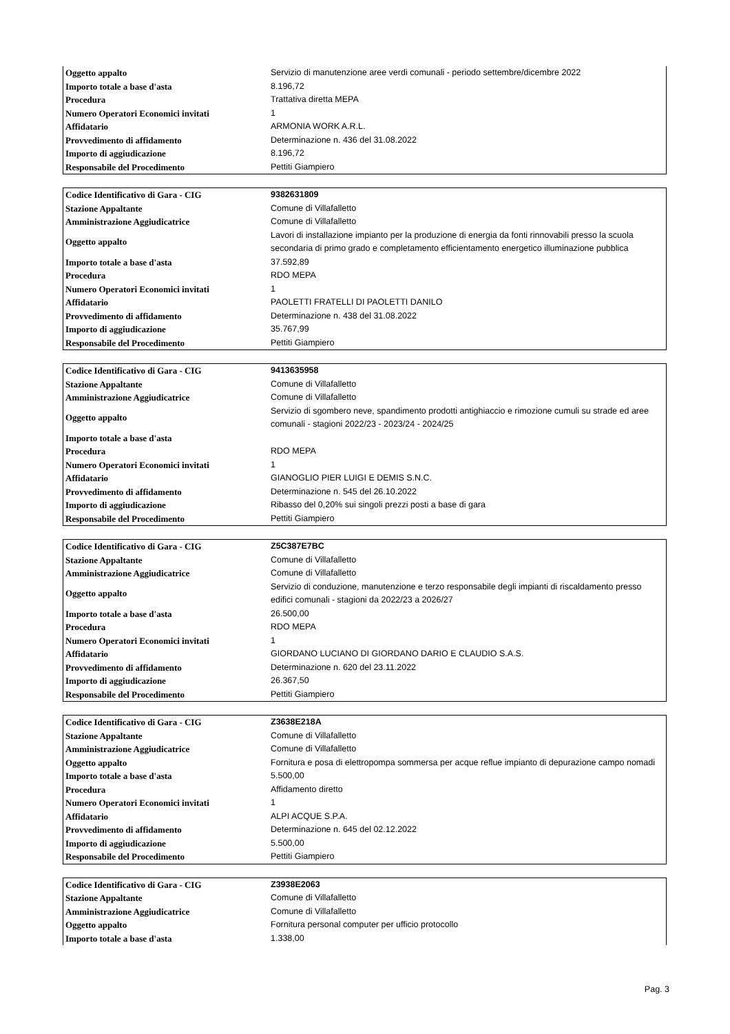| Oggetto appalto | Servizio di manutenzione aree verdi comunali - periodo settembre/dicembre 2022 |
| Importo totale a base d'asta | 8.196,72 |
| Procedura | Trattativa diretta MEPA |
| Numero Operatori Economici invitati | 1 |
| Affidatario | ARMONIA WORK A.R.L. |
| Provvedimento di affidamento | Determinazione n. 436 del 31.08.2022 |
| Importo di aggiudicazione | 8.196,72 |
| Responsabile del Procedimento | Pettiti Giampiero |
| Codice Identificativo di Gara - CIG | 9382631809 |
| Stazione Appaltante | Comune di Villafalletto |
| Amministrazione Aggiudicatrice | Comune di Villafalletto |
| Oggetto appalto | Lavori di installazione impianto per la produzione di energia da fonti rinnovabili presso la scuola secondaria di primo grado e completamento efficientamento energetico illuminazione pubblica |
| Importo totale a base d'asta | 37.592,89 |
| Procedura | RDO MEPA |
| Numero Operatori Economici invitati | 1 |
| Affidatario | PAOLETTI FRATELLI DI PAOLETTI DANILO |
| Provvedimento di affidamento | Determinazione n. 438 del 31.08.2022 |
| Importo di aggiudicazione | 35.767,99 |
| Responsabile del Procedimento | Pettiti Giampiero |
| Codice Identificativo di Gara - CIG | 9413635958 |
| Stazione Appaltante | Comune di Villafalletto |
| Amministrazione Aggiudicatrice | Comune di Villafalletto |
| Oggetto appalto | Servizio di sgombero neve, spandimento prodotti antighiaccio e rimozione cumuli su strade ed aree comunali - stagioni 2022/23 - 2023/24 - 2024/25 |
| Importo totale a base d'asta | |
| Procedura | RDO MEPA |
| Numero Operatori Economici invitati | 1 |
| Affidatario | GIANOGLIO PIER LUIGI E DEMIS S.N.C. |
| Provvedimento di affidamento | Determinazione n. 545 del 26.10.2022 |
| Importo di aggiudicazione | Ribasso del 0,20% sui singoli prezzi posti a base di gara |
| Responsabile del Procedimento | Pettiti Giampiero |
| Codice Identificativo di Gara - CIG | Z5C387E7BC |
| Stazione Appaltante | Comune di Villafalletto |
| Amministrazione Aggiudicatrice | Comune di Villafalletto |
| Oggetto appalto | Servizio di conduzione, manutenzione e terzo responsabile degli impianti di riscaldamento presso edifici comunali - stagioni da 2022/23 a 2026/27 |
| Importo totale a base d'asta | 26.500,00 |
| Procedura | RDO MEPA |
| Numero Operatori Economici invitati | 1 |
| Affidatario | GIORDANO LUCIANO DI GIORDANO DARIO E CLAUDIO S.A.S. |
| Provvedimento di affidamento | Determinazione n. 620 del 23.11.2022 |
| Importo di aggiudicazione | 26.367,50 |
| Responsabile del Procedimento | Pettiti Giampiero |
| Codice Identificativo di Gara - CIG | Z3638E218A |
| Stazione Appaltante | Comune di Villafalletto |
| Amministrazione Aggiudicatrice | Comune di Villafalletto |
| Oggetto appalto | Fornitura e posa di elettropompa sommersa per acque reflue impianto di depurazione campo nomadi |
| Importo totale a base d'asta | 5.500,00 |
| Procedura | Affidamento diretto |
| Numero Operatori Economici invitati | 1 |
| Affidatario | ALPI ACQUE S.P.A. |
| Provvedimento di affidamento | Determinazione n. 645 del 02.12.2022 |
| Importo di aggiudicazione | 5.500,00 |
| Responsabile del Procedimento | Pettiti Giampiero |
| Codice Identificativo di Gara - CIG | Z3938E2063 |
| Stazione Appaltante | Comune di Villafalletto |
| Amministrazione Aggiudicatrice | Comune di Villafalletto |
| Oggetto appalto | Fornitura personal computer per ufficio protocollo |
| Importo totale a base d'asta | 1.338,00 |
Pag. 3